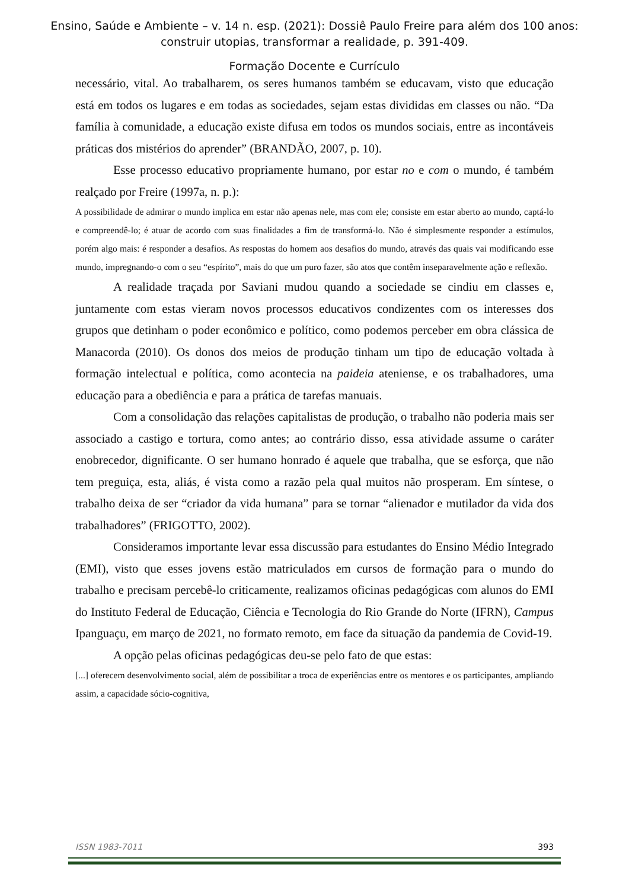Ensino, Saúde e Ambiente – v. 14 n. esp. (2021): Dossiê Paulo Freire para além dos 100 anos:
construir utopias, transformar a realidade, p. 391-409.
Formação Docente e Currículo
necessário, vital. Ao trabalharem, os seres humanos também se educavam, visto que educação está em todos os lugares e em todas as sociedades, sejam estas divididas em classes ou não. “Da família à comunidade, a educação existe difusa em todos os mundos sociais, entre as incontáveis práticas dos mistérios do aprender” (BRANDÃO, 2007, p. 10).
Esse processo educativo propriamente humano, por estar no e com o mundo, é também realçado por Freire (1997a, n. p.):
A possibilidade de admirar o mundo implica em estar não apenas nele, mas com ele; consiste em estar aberto ao mundo, captá-lo e compreendê-lo; é atuar de acordo com suas finalidades a fim de transformá-lo. Não é simplesmente responder a estímulos, porém algo mais: é responder a desafios. As respostas do homem aos desafios do mundo, através das quais vai modificando esse mundo, impregnando-o com o seu “espírito”, mais do que um puro fazer, são atos que contêm inseparavelmente ação e reflexão.
A realidade traçada por Saviani mudou quando a sociedade se cindiu em classes e, juntamente com estas vieram novos processos educativos condizentes com os interesses dos grupos que detinham o poder econômico e político, como podemos perceber em obra clássica de Manacorda (2010). Os donos dos meios de produção tinham um tipo de educação voltada à formação intelectual e política, como acontecia na paideia ateniense, e os trabalhadores, uma educação para a obediência e para a prática de tarefas manuais.
Com a consolidação das relações capitalistas de produção, o trabalho não poderia mais ser associado a castigo e tortura, como antes; ao contrário disso, essa atividade assume o caráter enobrecedor, dignificante. O ser humano honrado é aquele que trabalha, que se esforça, que não tem preguiça, esta, aliás, é vista como a razão pela qual muitos não prosperam. Em síntese, o trabalho deixa de ser “criador da vida humana” para se tornar “alienador e mutilador da vida dos trabalhadores” (FRIGOTTO, 2002).
Consideramos importante levar essa discussão para estudantes do Ensino Médio Integrado (EMI), visto que esses jovens estão matriculados em cursos de formação para o mundo do trabalho e precisam percebê-lo criticamente, realizamos oficinas pedagógicas com alunos do EMI do Instituto Federal de Educação, Ciência e Tecnologia do Rio Grande do Norte (IFRN), Campus Ipanguaçu, em março de 2021, no formato remoto, em face da situação da pandemia de Covid-19.
A opção pelas oficinas pedagógicas deu-se pelo fato de que estas:
[...] oferecem desenvolvimento social, além de possibilitar a troca de experiências entre os mentores e os participantes, ampliando assim, a capacidade sócio-cognitiva,
ISSN 1983-7011 393